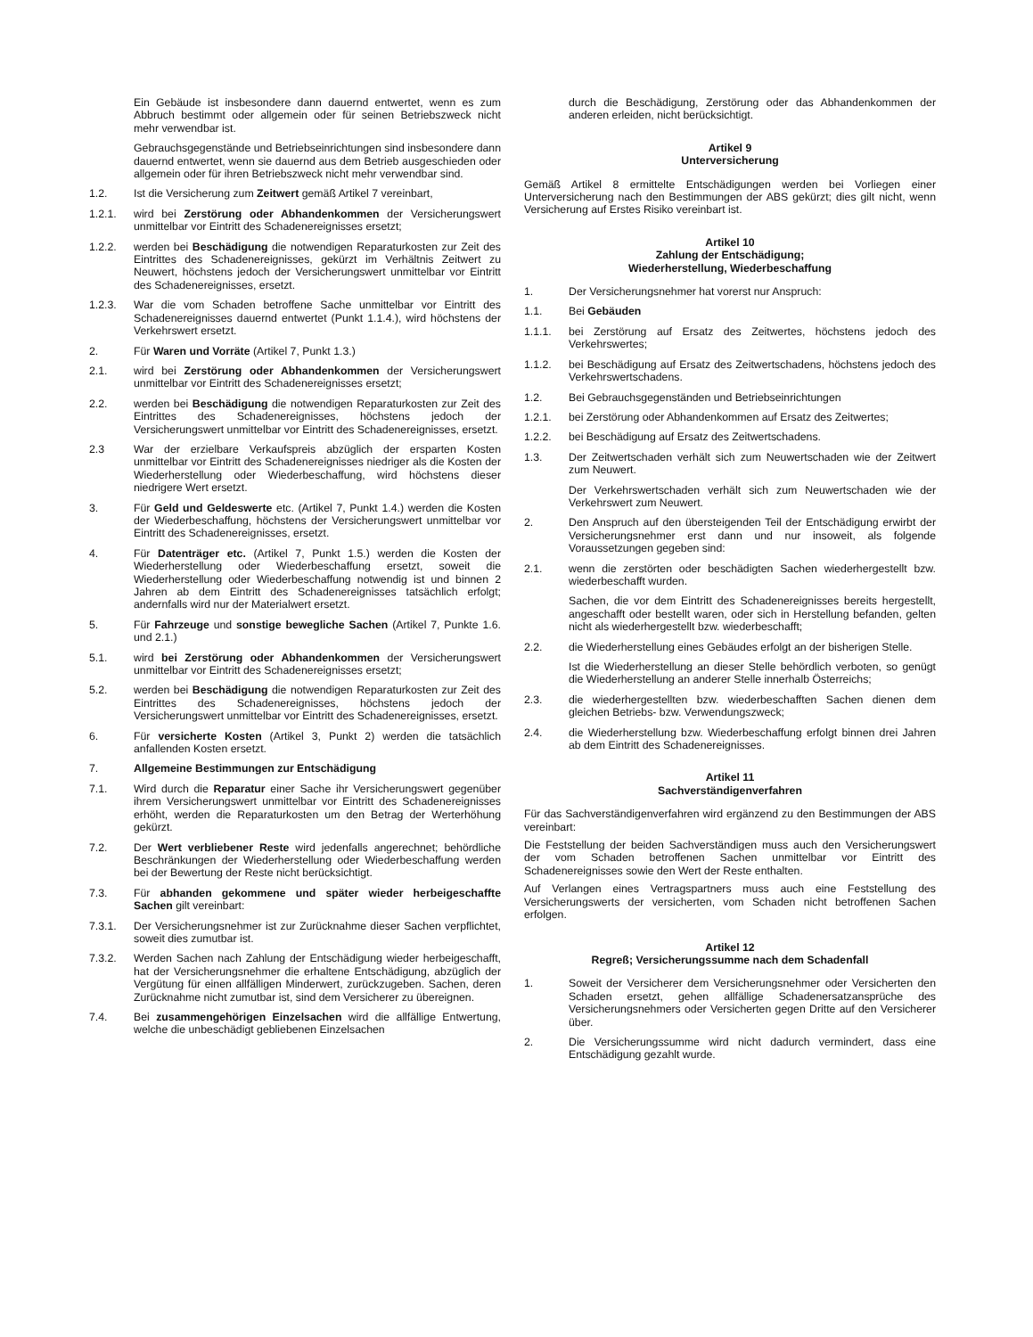Ein Gebäude ist insbesondere dann dauernd entwertet, wenn es zum Abbruch bestimmt oder allgemein oder für seinen Betriebszweck nicht mehr verwendbar ist.
Gebrauchsgegenstände und Betriebseinrichtungen sind insbesondere dann dauernd entwertet, wenn sie dauernd aus dem Betrieb ausgeschieden oder allgemein oder für ihren Betriebszweck nicht mehr verwendbar sind.
1.2. Ist die Versicherung zum Zeitwert gemäß Artikel 7 vereinbart,
1.2.1. wird bei Zerstörung oder Abhandenkommen der Versicherungswert unmittelbar vor Eintritt des Schadenereignisses ersetzt;
1.2.2. werden bei Beschädigung die notwendigen Reparaturkosten zur Zeit des Eintrittes des Schadenereignisses, gekürzt im Verhältnis Zeitwert zu Neuwert, höchstens jedoch der Versicherungswert unmittelbar vor Eintritt des Schadenereignisses, ersetzt.
1.2.3. War die vom Schaden betroffene Sache unmittelbar vor Eintritt des Schadenereignisses dauernd entwertet (Punkt 1.1.4.), wird höchstens der Verkehrswert ersetzt.
2. Für Waren und Vorräte (Artikel 7, Punkt 1.3.)
2.1. wird bei Zerstörung oder Abhandenkommen der Versicherungswert unmittelbar vor Eintritt des Schadenereignisses ersetzt;
2.2. werden bei Beschädigung die notwendigen Reparaturkosten zur Zeit des Eintrittes des Schadenereignisses, höchstens jedoch der Versicherungswert unmittelbar vor Eintritt des Schadenereignisses, ersetzt.
2.3 War der erzielbare Verkaufspreis abzüglich der ersparten Kosten unmittelbar vor Eintritt des Schadenereignisses niedriger als die Kosten der Wiederherstellung oder Wiederbeschaffung, wird höchstens dieser niedrigere Wert ersetzt.
3. Für Geld und Geldeswerte etc. (Artikel 7, Punkt 1.4.) werden die Kosten der Wiederbeschaffung, höchstens der Versicherungswert unmittelbar vor Eintritt des Schadenereignisses, ersetzt.
4. Für Datenträger etc. (Artikel 7, Punkt 1.5.) werden die Kosten der Wiederherstellung oder Wiederbeschaffung ersetzt, soweit die Wiederherstellung oder Wiederbeschaffung notwendig ist und binnen 2 Jahren ab dem Eintritt des Schadenereignisses tatsächlich erfolgt; andernfalls wird nur der Materialwert ersetzt.
5. Für Fahrzeuge und sonstige bewegliche Sachen (Artikel 7, Punkte 1.6. und 2.1.)
5.1. wird bei Zerstörung oder Abhandenkommen der Versicherungswert unmittelbar vor Eintritt des Schadenereignisses ersetzt;
5.2. werden bei Beschädigung die notwendigen Reparaturkosten zur Zeit des Eintrittes des Schadenereignisses, höchstens jedoch der Versicherungswert unmittelbar vor Eintritt des Schadenereignisses, ersetzt.
6. Für versicherte Kosten (Artikel 3, Punkt 2) werden die tatsächlich anfallenden Kosten ersetzt.
7. Allgemeine Bestimmungen zur Entschädigung
7.1. Wird durch die Reparatur einer Sache ihr Versicherungswert gegenüber ihrem Versicherungswert unmittelbar vor Eintritt des Schadenereignisses erhöht, werden die Reparaturkosten um den Betrag der Werterhöhung gekürzt.
7.2. Der Wert verbliebener Reste wird jedenfalls angerechnet; behördliche Beschränkungen der Wiederherstellung oder Wiederbeschaffung werden bei der Bewertung der Reste nicht berücksichtigt.
7.3. Für abhanden gekommene und später wieder herbeigeschaffte Sachen gilt vereinbart:
7.3.1. Der Versicherungsnehmer ist zur Zurücknahme dieser Sachen verpflichtet, soweit dies zumutbar ist.
7.3.2. Werden Sachen nach Zahlung der Entschädigung wieder herbeigeschafft, hat der Versicherungsnehmer die erhaltene Entschädigung, abzüglich der Vergütung für einen allfälligen Minderwert, zurückzugeben. Sachen, deren Zurücknahme nicht zumutbar ist, sind dem Versicherer zu übereignen.
7.4. Bei zusammengehörigen Einzelsachen wird die allfällige Entwertung, welche die unbeschädigt gebliebenen Einzelsachen
durch die Beschädigung, Zerstörung oder das Abhandenkommen der anderen erleiden, nicht berücksichtigt.
Artikel 9
Unterversicherung
Gemäß Artikel 8 ermittelte Entschädigungen werden bei Vorliegen einer Unterversicherung nach den Bestimmungen der ABS gekürzt; dies gilt nicht, wenn Versicherung auf Erstes Risiko vereinbart ist.
Artikel 10
Zahlung der Entschädigung;
Wiederherstellung, Wiederbeschaffung
1. Der Versicherungsnehmer hat vorerst nur Anspruch:
1.1. Bei Gebäuden
1.1.1. bei Zerstörung auf Ersatz des Zeitwertes, höchstens jedoch des Verkehrswertes;
1.1.2. bei Beschädigung auf Ersatz des Zeitwertschadens, höchstens jedoch des Verkehrswertschadens.
1.2. Bei Gebrauchsgegenständen und Betriebseinrichtungen
1.2.1. bei Zerstörung oder Abhandenkommen auf Ersatz des Zeitwertes;
1.2.2. bei Beschädigung auf Ersatz des Zeitwertschadens.
1.3. Der Zeitwertschaden verhält sich zum Neuwertschaden wie der Zeitwert zum Neuwert.
Der Verkehrswertschaden verhält sich zum Neuwertschaden wie der Verkehrswert zum Neuwert.
2. Den Anspruch auf den übersteigenden Teil der Entschädigung erwirbt der Versicherungsnehmer erst dann und nur insoweit, als folgende Voraussetzungen gegeben sind:
2.1. wenn die zerstörten oder beschädigten Sachen wiederhergestellt bzw. wiederbeschafft wurden.
Sachen, die vor dem Eintritt des Schadenereignisses bereits hergestellt, angeschafft oder bestellt waren, oder sich in Herstellung befanden, gelten nicht als wiederhergestellt bzw. wiederbeschafft;
2.2. die Wiederherstellung eines Gebäudes erfolgt an der bisherigen Stelle.
Ist die Wiederherstellung an dieser Stelle behördlich verboten, so genügt die Wiederherstellung an anderer Stelle innerhalb Österreichs;
2.3. die wiederhergestellten bzw. wiederbeschafften Sachen dienen dem gleichen Betriebs- bzw. Verwendungszweck;
2.4. die Wiederherstellung bzw. Wiederbeschaffung erfolgt binnen drei Jahren ab dem Eintritt des Schadenereignisses.
Artikel 11
Sachverständigenverfahren
Für das Sachverständigenverfahren wird ergänzend zu den Bestimmungen der ABS vereinbart:
Die Feststellung der beiden Sachverständigen muss auch den Versicherungswert der vom Schaden betroffenen Sachen unmittelbar vor Eintritt des Schadenereignisses sowie den Wert der Reste enthalten.
Auf Verlangen eines Vertragspartners muss auch eine Feststellung des Versicherungswerts der versicherten, vom Schaden nicht betroffenen Sachen erfolgen.
Artikel 12
Regreß; Versicherungssumme nach dem Schadenfall
1. Soweit der Versicherer dem Versicherungsnehmer oder Versicherten den Schaden ersetzt, gehen allfällige Schadenersatzansprüche des Versicherungsnehmers oder Versicherten gegen Dritte auf den Versicherer über.
2. Die Versicherungssumme wird nicht dadurch vermindert, dass eine Entschädigung gezahlt wurde.